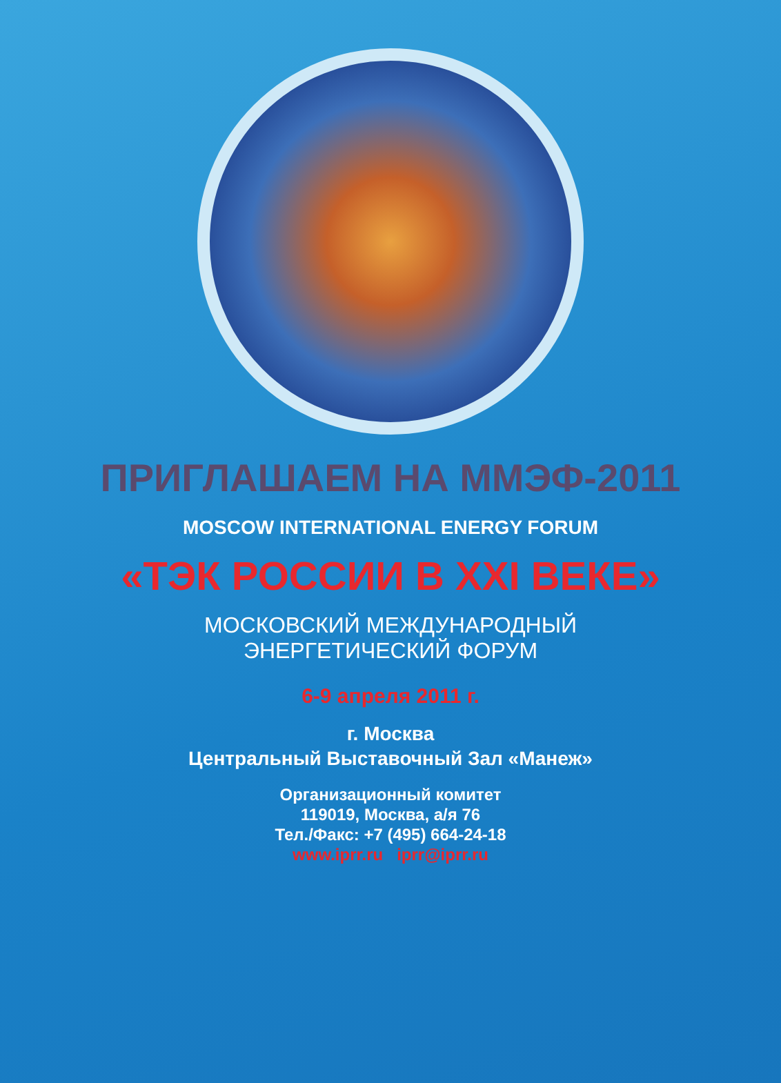ПРИГЛАШАЕМ НА ММЭФ-2011
MOSCOW INTERNATIONAL ENERGY FORUM
«ТЭК РОССИИ В XXI ВЕКЕ»
МОСКОВСКИЙ МЕЖДУНАРОДНЫЙ
ЭНЕРГЕТИЧЕСКИЙ ФОРУМ
6-9 апреля 2011 г.
г. Москва
Центральный Выставочный Зал «Манеж»
Организационный комитет
119019, Москва, а/я 76
Тел./Факс: +7 (495) 664-24-18
www.iprr.ru iprr@iprr.ru